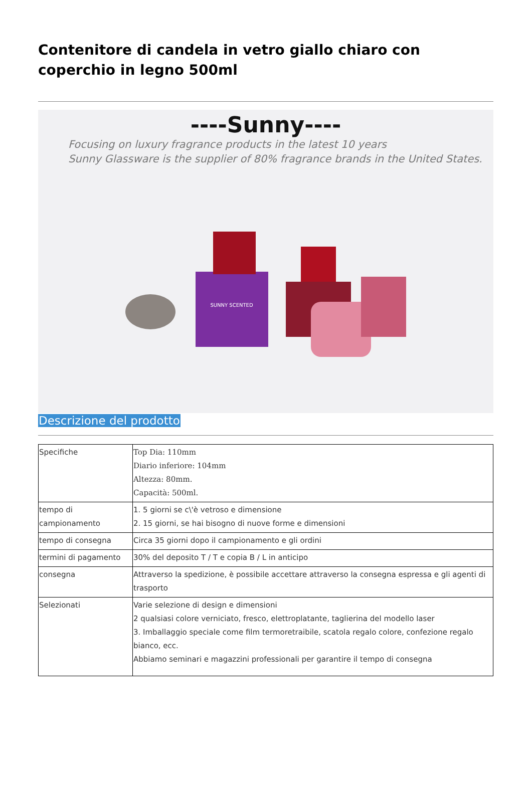Contenitore di candela in vetro giallo chiaro con coperchio in legno 500ml
----Sunny----
Focusing on luxury fragrance products in the latest 10 years
Sunny Glassware is the supplier of 80% fragrance brands in the United States.
SUNNY SCENTED
Descrizione del prodotto
| Specifiche | Top Dia: 110mm Diario inferiore: 104mm Altezza: 80mm. Capacità: 500ml. |
| tempo di campionamento | 1. 5 giorni se c\'è vetroso e dimensione 2. 15 giorni, se hai bisogno di nuove forme e dimensioni |
| tempo di consegna | Circa 35 giorni dopo il campionamento e gli ordini |
| termini di pagamento | 30% del deposito T / T e copia B / L in anticipo |
| consegna | Attraverso la spedizione, è possibile accettare attraverso la consegna espressa e gli agenti di trasporto |
| Selezionati | Varie selezione di design e dimensioni 2 qualsiasi colore verniciato, fresco, elettroplatante, taglierina del modello laser 3. Imballaggio speciale come film termoretraibile, scatola regalo colore, confezione regalo bianco, ecc. Abbiamo seminari e magazzini professionali per garantire il tempo di consegna |